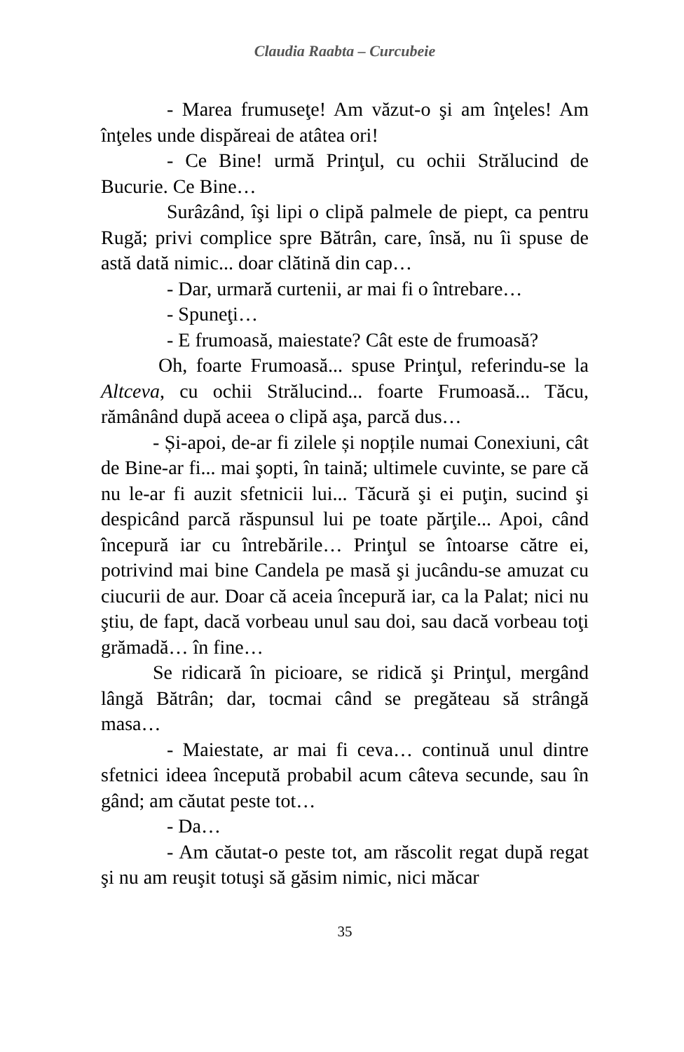Claudia Raabta – Curcubeie
- Marea frumuseţe! Am văzut-o şi am înţeles! Am înţeles unde dispăreai de atâtea ori!
- Ce Bine! urmă Prinţul, cu ochii Strălucind de Bucurie. Ce Bine…
Surâzând, îşi lipi o clipă palmele de piept, ca pentru Rugă; privi complice spre Bătrân, care, însă, nu îi spuse de astă dată nimic... doar clătină din cap…
- Dar, urmară curtenii, ar mai fi o întrebare…
- Spuneţi…
- E frumoasă, maiestate? Cât este de frumoasă?
Oh, foarte Frumoasă... spuse Prinţul, referindu-se la Altceva, cu ochii Strălucind... foarte Frumoasă... Tăcu, rămânând după aceea o clipă aşa, parcă dus…
- Și-apoi, de-ar fi zilele și nopțile numai Conexiuni, cât de Bine-ar fi... mai şopti, în taină; ultimele cuvinte, se pare că nu le-ar fi auzit sfetnicii lui... Tăcură şi ei puţin, sucind şi despicând parcă răspunsul lui pe toate părţile... Apoi, când începură iar cu întrebările… Prinţul se întoarse către ei, potrivind mai bine Candela pe masă şi jucându-se amuzat cu ciucurii de aur. Doar că aceia începură iar, ca la Palat; nici nu ştiu, de fapt, dacă vorbeau unul sau doi, sau dacă vorbeau toţi grămadă… în fine…
Se ridicară în picioare, se ridică şi Prinţul, mergând lângă Bătrân; dar, tocmai când se pregăteau să strângă masa…
- Maiestate, ar mai fi ceva… continuă unul dintre sfetnici ideea începută probabil acum câteva secunde, sau în gând; am căutat peste tot…
- Da…
- Am căutat-o peste tot, am răscolit regat după regat şi nu am reuşit totuşi să găsim nimic, nici măcar
35